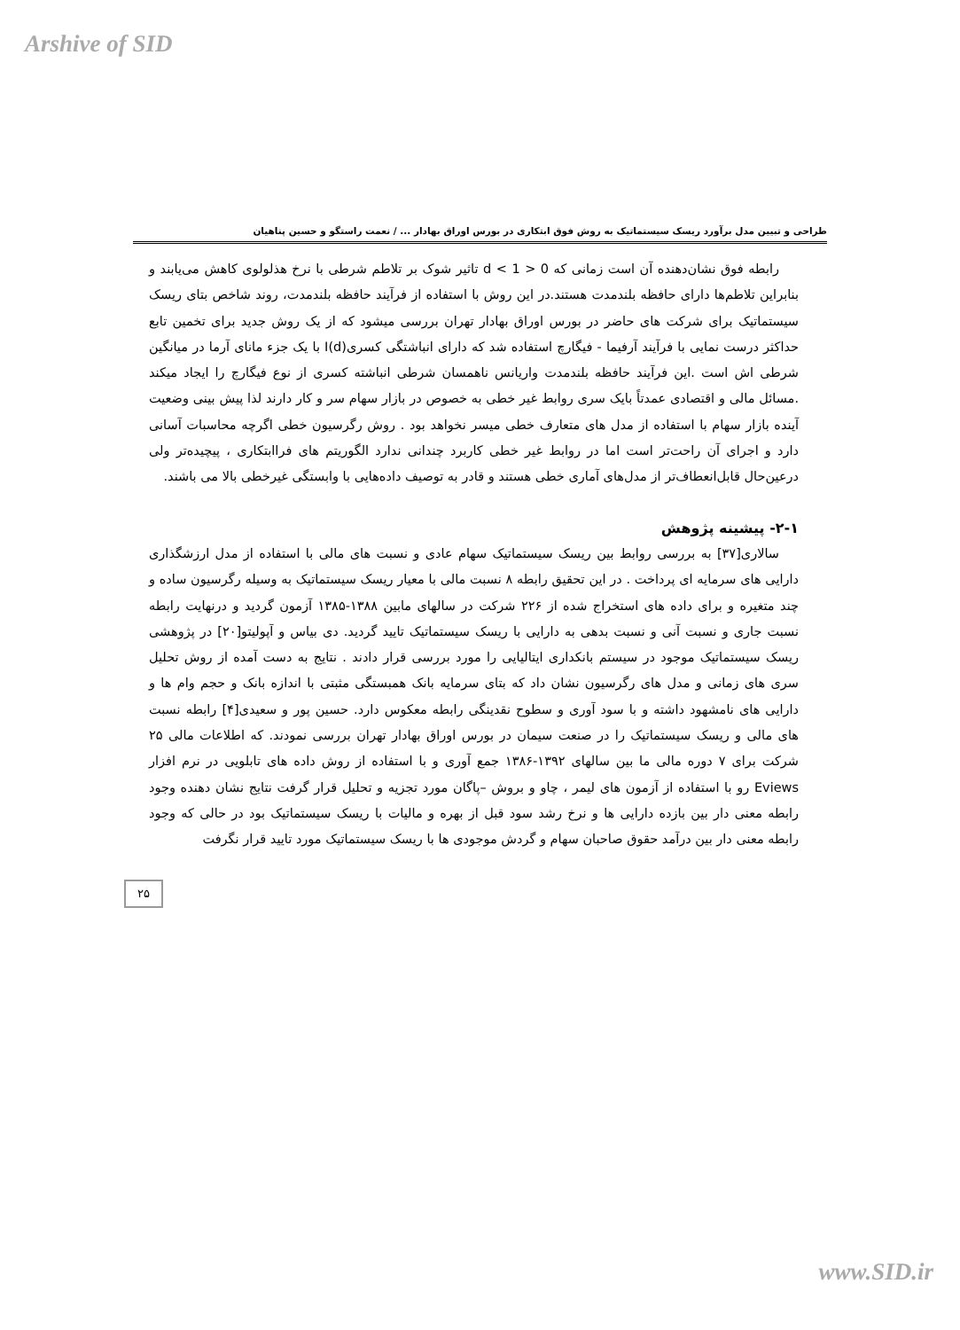Arshive of SID
طراحی و تبیین مدل برآورد ریسک سیستماتیک به روش فوق ابتکاری در بورس اوراق بهادار ... / نعمت راستگو و حسین پناهیان
رابطه فوق نشان‌دهنده آن است زمانی که 0 < d < 1 تاثیر شوک بر تلاطم شرطی با نرخ هذلولوی کاهش می‌یابند و بنابراین تلاطم‌ها دارای حافظه بلندمدت هستند.در این روش با استفاده از فرآیند حافظه بلندمدت، روند شاخص بتای ریسک سیستماتیک برای شرکت های حاضر در بورس اوراق بهادار تهران بررسی میشود که از یک روش جدید برای تخمین تابع حداکثر درست نمایی با فرآیند آرفیما - فیگارچ استفاده شد که دارای انباشتگی کسریI(d) با یک جزء مانای آرما در میانگین شرطی اش است .این فرآیند حافظه بلندمدت واریانس ناهمسان شرطی انباشته کسری از نوع فیگارچ را ایجاد میکند .مسائل مالی و اقتصادی عمدتاً بایک سری روابط غیر خطی به خصوص در بازار سهام سر و کار دارند لذا پیش بینی وضعیت آینده بازار سهام با استفاده از مدل های متعارف خطی میسر نخواهد بود . روش رگرسیون خطی اگرچه محاسبات آسانی دارد و اجرای آن راحت‌تر است اما در روابط غیر خطی کاربرد چندانی ندارد الگوریتم های فراابتکاری ، پیچیده‌تر ولی درعین‌حال قابل‌انعطاف‌تر از مدل‌های آماری خطی هستند و قادر به توصیف داده‌هایی با وابستگی غیرخطی بالا می باشند.
۲-۱- پیشینه پژوهش
سالاری[۳۷] به بررسی روابط بین ریسک سیستماتیک سهام عادی و نسبت های مالی با استفاده از مدل ارزشگذاری دارایی های سرمایه ای پرداخت . در این تحقیق رابطه ۸ نسبت مالی با معیار ریسک سیستماتیک به وسیله رگرسیون ساده و چند متغیره و برای داده های استخراج شده از ۲۲۶ شرکت در سالهای مابین ۱۳۸۸-۱۳۸۵ آزمون گردید و درنهایت رابطه نسبت جاری و نسبت آنی و نسبت بدهی به دارایی با ریسک سیستماتیک تایید گردید. دی بیاس و آپولیتو[۲۰] در پژوهشی ریسک سیستماتیک موجود در سیستم بانکداری ایتالیایی را مورد بررسی قرار دادند . نتایج به دست آمده از روش تحلیل سری های زمانی و مدل های رگرسیون نشان داد که بتای سرمایه بانک همبستگی مثبتی با اندازه بانک و حجم وام ها و دارایی های نامشهود داشته و با سود آوری و سطوح نقدینگی رابطه معکوس دارد. حسین پور و سعیدی[۴] رابطه نسبت های مالی و ریسک سیستماتیک را در صنعت سیمان در بورس اوراق بهادار تهران بررسی نمودند. که اطلاعات مالی ۲۵ شرکت برای ۷ دوره مالی ما بین سالهای ۱۳۹۲-۱۳۸۶ جمع آوری و با استفاده از روش داده های تابلویی در نرم افزار Eviews رو با استفاده از آزمون های لیمر ، چاو و بروش –پاگان مورد تجزیه و تحلیل قرار گرفت نتایج نشان دهنده وجود رابطه معنی دار بین بازده دارایی ها و نرخ رشد سود قبل از بهره و مالیات با ریسک سیستماتیک بود در حالی که وجود رابطه معنی دار بین درآمد حقوق صاحبان سهام و گردش موجودی ها با ریسک سیستماتیک مورد تایید قرار نگرفت
۲۵
www.SID.ir